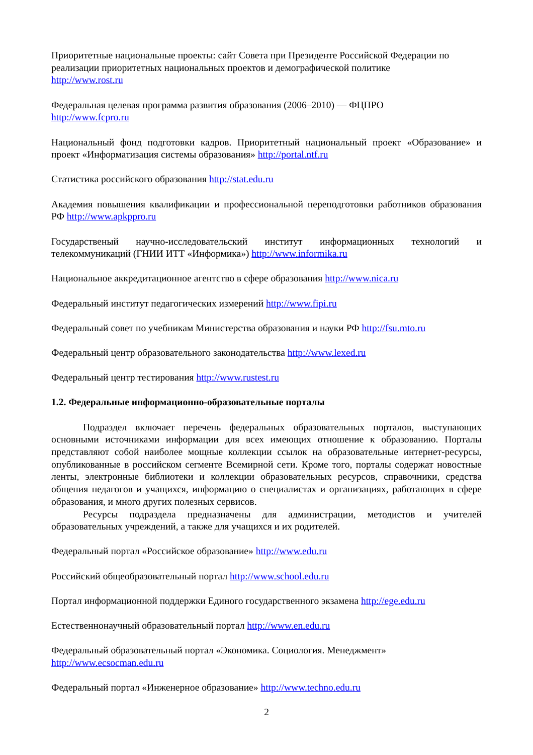Приоритетные национальные проекты: сайт Совета при Президенте Российской Федерации по реализации приоритетных национальных проектов и демографической политике
http://www.rost.ru
Федеральная целевая программа развития образования (2006–2010) — ФЦПРО
http://www.fcpro.ru
Национальный фонд подготовки кадров. Приоритетный национальный проект «Образование» и проект «Информатизация системы образования» http://portal.ntf.ru
Статистика российского образования http://stat.edu.ru
Академия повышения квалификации и профессиональной переподготовки работников образования РФ http://www.apkppro.ru
Государственый научно-исследовательский институт информационных технологий и телекоммуникаций (ГНИИ ИТТ «Информика») http://www.informika.ru
Национальное аккредитационное агентство в сфере образования http://www.nica.ru
Федеральный институт педагогических измерений http://www.fipi.ru
Федеральный совет по учебникам Министерства образования и науки РФ http://fsu.mto.ru
Федеральный центр образовательного законодательства http://www.lexed.ru
Федеральный центр тестирования http://www.rustest.ru
1.2. Федеральные информационно-образовательные порталы
Подраздел включает перечень федеральных образовательных порталов, выступающих основными источниками информации для всех имеющих отношение к образованию. Порталы представляют собой наиболее мощные коллекции ссылок на образовательные интернет-ресурсы, опубликованные в российском сегменте Всемирной сети. Кроме того, порталы содержат новостные ленты, электронные библиотеки и коллекции образовательных ресурсов, справочники, средства общения педагогов и учащихся, информацию о специалистах и организациях, работающих в сфере образования, и много других полезных сервисов.
Ресурсы подраздела предназначены для администрации, методистов и учителей образовательных учреждений, а также для учащихся и их родителей.
Федеральный портал «Российское образование» http://www.edu.ru
Российский общеобразовательный портал http://www.school.edu.ru
Портал информационной поддержки Единого государственного экзамена http://ege.edu.ru
Естественнонаучный образовательный портал http://www.en.edu.ru
Федеральный образовательный портал «Экономика. Социология. Менеджмент»
http://www.ecsocman.edu.ru
Федеральный портал «Инженерное образование» http://www.techno.edu.ru
2